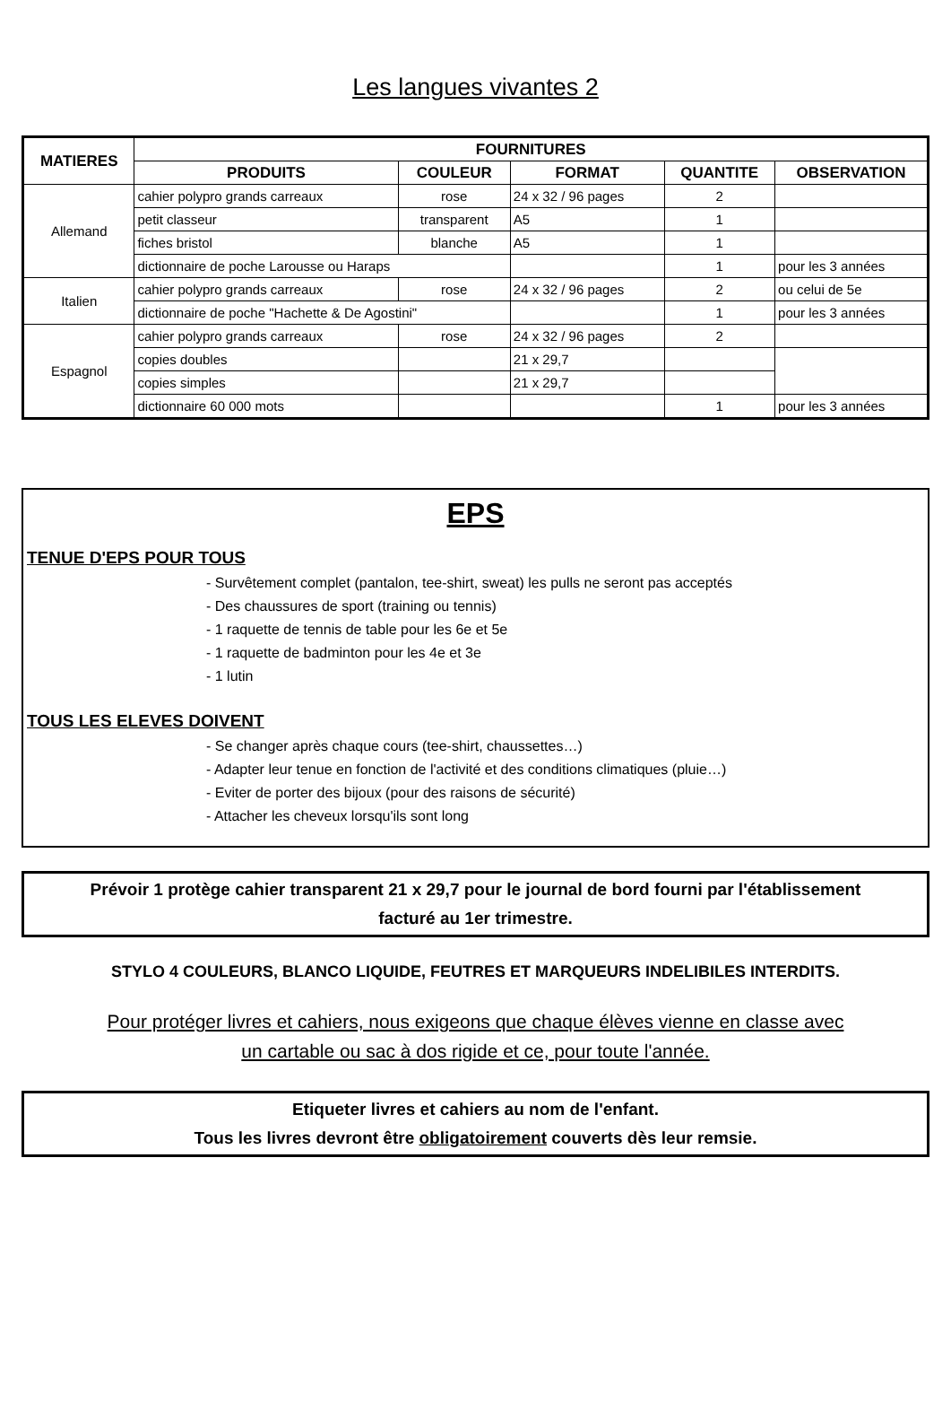Les langues vivantes 2
| MATIERES | FOURNITURES | | | | |
| --- | --- | --- | --- | --- | --- |
| | PRODUITS | COULEUR | FORMAT | QUANTITE | OBSERVATION |
| Allemand | cahier polypro grands carreaux | rose | 24 x 32 / 96 pages | 2 | |
| | petit classeur | transparent | A5 | 1 | |
| | fiches bristol | blanche | A5 | 1 | |
| | dictionnaire de poche Larousse ou Haraps | | | 1 | pour les 3 années |
| Italien | cahier polypro grands carreaux | rose | 24 x 32 / 96 pages | 2 | ou celui de 5e |
| | dictionnaire de poche "Hachette & De Agostini" | | | 1 | pour les 3 années |
| Espagnol | cahier polypro grands carreaux | rose | 24 x 32 / 96 pages | 2 | |
| | copies doubles | | 21 x 29,7 | | |
| | copies simples | | 21 x 29,7 | | |
| | dictionnaire 60 000 mots | | | 1 | pour les 3 années |
EPS
TENUE D'EPS POUR TOUS
- Survêtement complet (pantalon, tee-shirt, sweat) les pulls ne seront pas acceptés
- Des chaussures de sport (training ou tennis)
- 1 raquette de tennis de table pour les 6e et 5e
- 1 raquette de badminton pour les 4e et 3e
- 1 lutin
TOUS LES ELEVES DOIVENT
- Se changer après chaque cours (tee-shirt, chaussettes…)
- Adapter leur tenue en fonction de l'activité et des conditions climatiques (pluie…)
- Eviter de porter des bijoux (pour des raisons de sécurité)
- Attacher les cheveux lorsqu'ils sont long
Prévoir 1 protège cahier transparent 21 x 29,7 pour le journal de bord fourni par l'établissement
facturé au 1er trimestre.
STYLO 4 COULEURS, BLANCO LIQUIDE, FEUTRES ET MARQUEURS INDELIBILES INTERDITS.
Pour protéger livres et cahiers, nous exigeons que chaque élèves vienne en classe avec
un cartable ou sac à dos rigide et ce, pour toute l'année.
Etiqueter livres et cahiers au nom de l'enfant.
Tous les livres devront être obligatoirement couverts dès leur remsie.